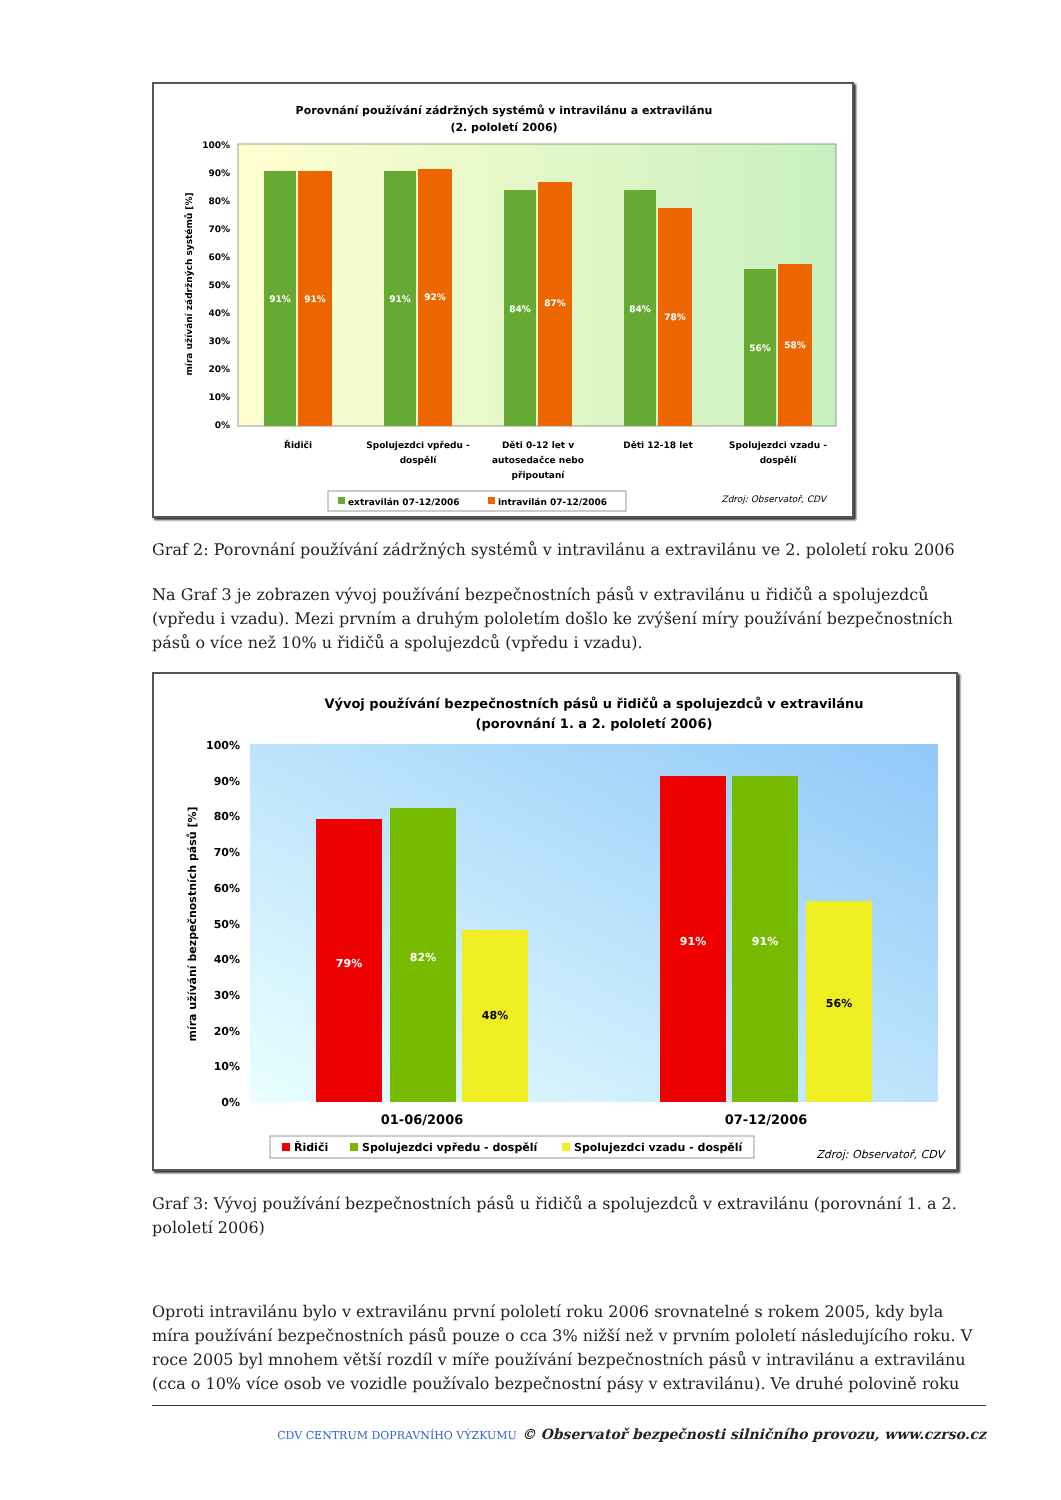Porovnání používání zádržných systémů v intravilánu a extravilánu
(2. pololetí 2006)
100%
90%
80%
70%
60%
50%
40%
30%
20%
10%
0%
míra užívání zádržných systémů [%]
91%
91%
91%
92%
84%
87%
84%
78%
56%
58%
Řidiči
Spolujezdci vpředu -
dospělí
Děti 0-12 let v
autosedačce nebo
připoutaní
Děti 12-18 let
Spolujezdci vzadu -
dospělí
extravilán 07-12/2006
intravilán 07-12/2006
Zdroj: Observatoř, CDV
Graf 2: Porovnání používání zádržných systémů v intravilánu a extravilánu ve 2. pololetí roku 2006
Na Graf 3 je zobrazen vývoj používání bezpečnostních pásů v extravilánu u řidičů a spolujezdců (vpředu i vzadu). Mezi prvním a druhým pololetím došlo ke zvýšení míry používání bezpečnostních pásů o více než 10% u řidičů a spolujezdců (vpředu i vzadu).
Vývoj používání bezpečnostních pásů u řidičů a spolujezdců v extravilánu
(porovnání 1. a 2. pololetí 2006)
100%
90%
80%
70%
60%
50%
40%
30%
20%
10%
0%
míra užívání bezpečnostních pásů [%]
79%
82%
48%
91%
91%
56%
01-06/2006
07-12/2006
Řidiči
Spolujezdci vpředu - dospělí
Spolujezdci vzadu - dospělí
Zdroj: Observatoř, CDV
Graf 3: Vývoj používání bezpečnostních pásů u řidičů a spolujezdců v extravilánu (porovnání 1. a 2. pololetí 2006)
Oproti intravilánu bylo v extravilánu první pololetí roku 2006 srovnatelné s rokem 2005, kdy byla míra používání bezpečnostních pásů pouze o cca 3% nižší než v prvním pololetí následujícího roku. V roce 2005 byl mnohem větší rozdíl v míře používání bezpečnostních pásů v intravilánu a extravilánu (cca o 10% více osob ve vozidle používalo bezpečnostní pásy v extravilánu). Ve druhé polovině roku
CDV CENTRUM DOPRAVNÍHO VÝZKUMU © Observatoř bezpečnosti silničního provozu, www.czrso.cz